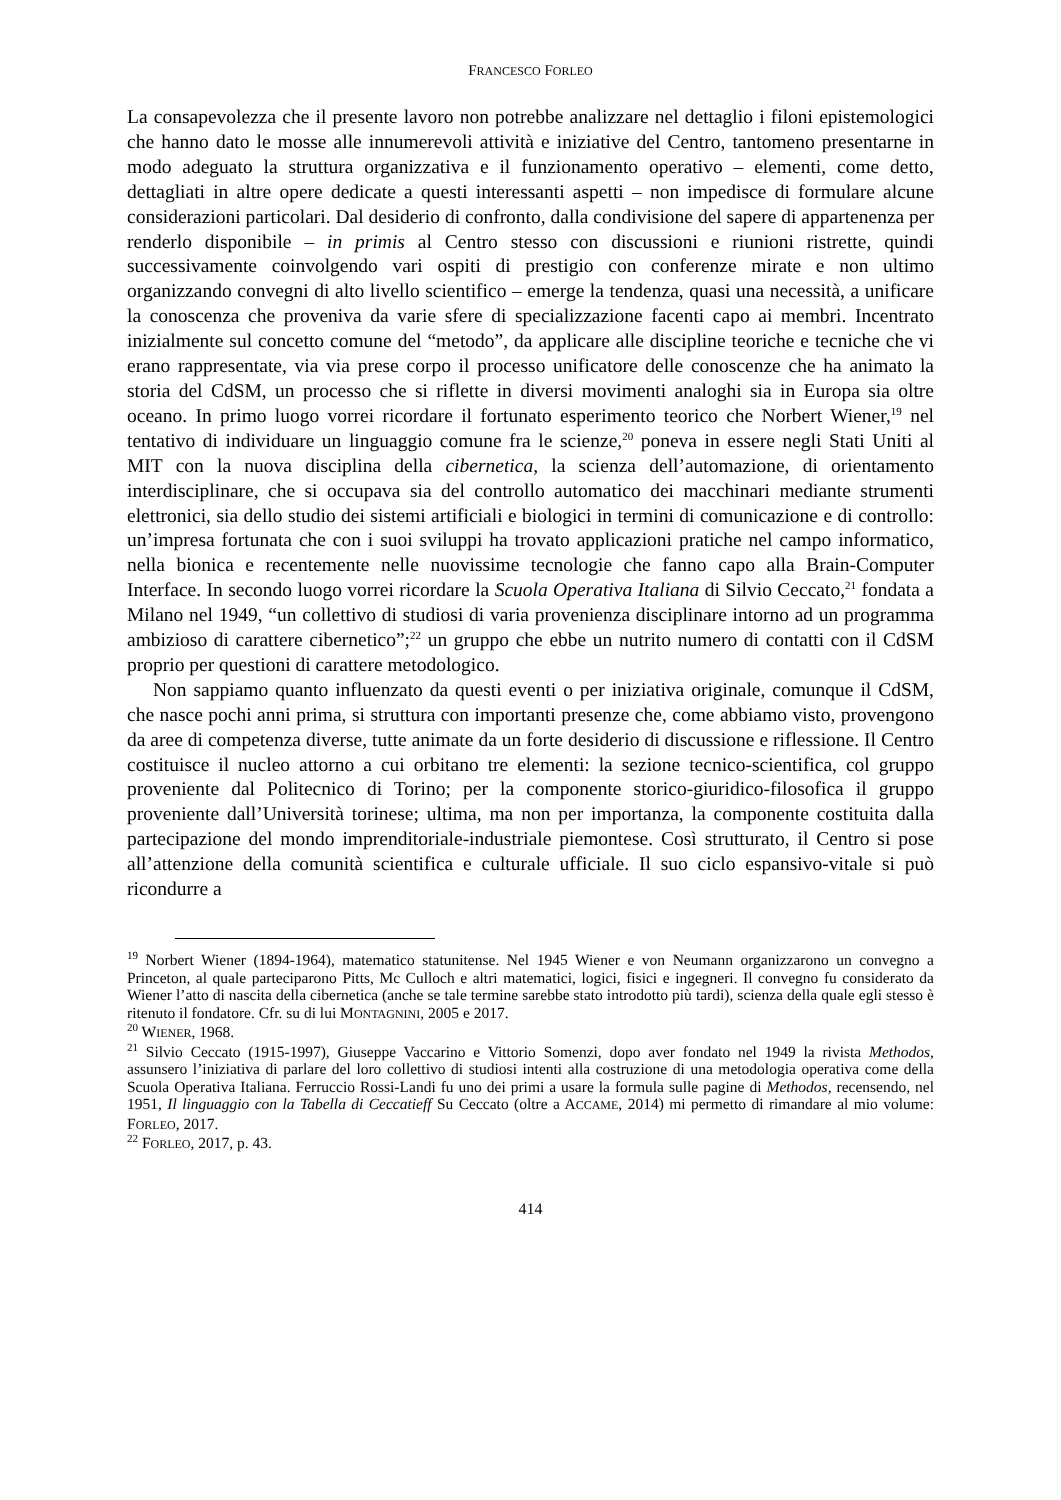FRANCESCO FORLEO
La consapevolezza che il presente lavoro non potrebbe analizzare nel dettaglio i filoni epistemologici che hanno dato le mosse alle innumerevoli attività e iniziative del Centro, tantomeno presentarne in modo adeguato la struttura organizzativa e il funzionamento operativo – elementi, come detto, dettagliati in altre opere dedicate a questi interessanti aspetti – non impedisce di formulare alcune considerazioni particolari. Dal desiderio di confronto, dalla condivisione del sapere di appartenenza per renderlo disponibile – in primis al Centro stesso con discussioni e riunioni ristrette, quindi successivamente coinvolgendo vari ospiti di prestigio con conferenze mirate e non ultimo organizzando convegni di alto livello scientifico – emerge la tendenza, quasi una necessità, a unificare la conoscenza che proveniva da varie sfere di specializzazione facenti capo ai membri. Incentrato inizialmente sul concetto comune del “metodo”, da applicare alle discipline teoriche e tecniche che vi erano rappresentate, via via prese corpo il processo unificatore delle conoscenze che ha animato la storia del CdSM, un processo che si riflette in diversi movimenti analoghi sia in Europa sia oltre oceano. In primo luogo vorrei ricordare il fortunato esperimento teorico che Norbert Wiener,<sup>19</sup> nel tentativo di individuare un linguaggio comune fra le scienze,<sup>20</sup> poneva in essere negli Stati Uniti al MIT con la nuova disciplina della cibernetica, la scienza dell’automazione, di orientamento interdisciplinare, che si occupava sia del controllo automatico dei macchinari mediante strumenti elettronici, sia dello studio dei sistemi artificiali e biologici in termini di comunicazione e di controllo: un’impresa fortunata che con i suoi sviluppi ha trovato applicazioni pratiche nel campo informatico, nella bionica e recentemente nelle nuovissime tecnologie che fanno capo alla Brain-Computer Interface. In secondo luogo vorrei ricordare la Scuola Operativa Italiana di Silvio Ceccato,<sup>21</sup> fondata a Milano nel 1949, “un collettivo di studiosi di varia provenienza disciplinare intorno ad un programma ambizioso di carattere cibernetico”;<sup>22</sup> un gruppo che ebbe un nutrito numero di contatti con il CdSM proprio per questioni di carattere metodologico.
Non sappiamo quanto influenzato da questi eventi o per iniziativa originale, comunque il CdSM, che nasce pochi anni prima, si struttura con importanti presenze che, come abbiamo visto, provengono da aree di competenza diverse, tutte animate da un forte desiderio di discussione e riflessione. Il Centro costituisce il nucleo attorno a cui orbitano tre elementi: la sezione tecnico-scientifica, col gruppo proveniente dal Politecnico di Torino; per la componente storico-giuridico-filosofica il gruppo proveniente dall’Università torinese; ultima, ma non per importanza, la componente costituita dalla partecipazione del mondo imprenditoriale-industriale piemontese. Così strutturato, il Centro si pose all’attenzione della comunità scientifica e culturale ufficiale. Il suo ciclo espansivo-vitale si può ricondurre a
<sup>19</sup> Norbert Wiener (1894-1964), matematico statunitense. Nel 1945 Wiener e von Neumann organizzarono un convegno a Princeton, al quale parteciparono Pitts, Mc Culloch e altri matematici, logici, fisici e ingegneri. Il convegno fu considerato da Wiener l’atto di nascita della cibernetica (anche se tale termine sarebbe stato introdotto più tardi), scienza della quale egli stesso è ritenuto il fondatore. Cfr. su di lui MONTAGNINI, 2005 e 2017.
<sup>20</sup> WIENER, 1968.
<sup>21</sup> Silvio Ceccato (1915-1997), Giuseppe Vaccarino e Vittorio Somenzi, dopo aver fondato nel 1949 la rivista Methodos, assunsero l’iniziativa di parlare del loro collettivo di studiosi intenti alla costruzione di una metodologia operativa come della Scuola Operativa Italiana. Ferruccio Rossi-Landi fu uno dei primi a usare la formula sulle pagine di Methodos, recensendo, nel 1951, Il linguaggio con la Tabella di Ceccatieff Su Ceccato (oltre a ACCAME, 2014) mi permetto di rimandare al mio volume: FORLEO, 2017.
<sup>22</sup> FORLEO, 2017, p. 43.
414